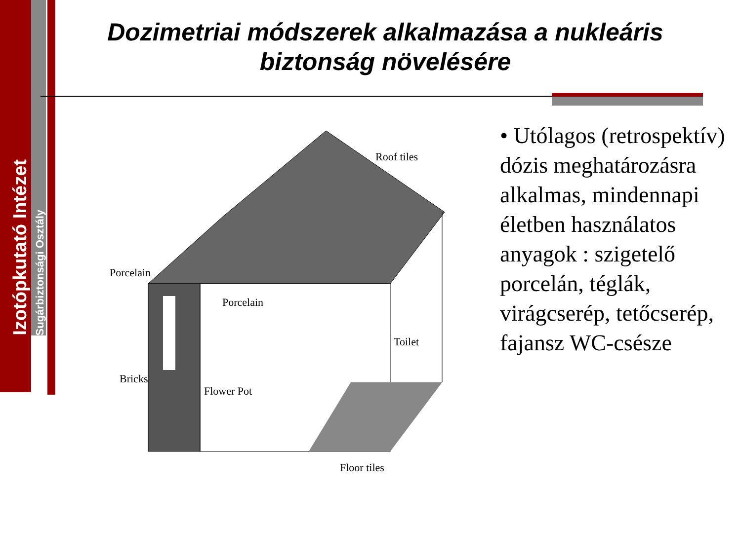Izotópkutató Intézet Sugárbiztonsági Osztály
Dozimetriai módszerek alkalmazása a nukleáris biztonság növelésére
Roof tiles
Porcelain
Porcelain
Bricks
Flower Pot
Toilet
Floor tiles
• Utólagos (retrospektív) dózis meghatározásra alkalmas, mindennapi életben használatos anyagok : szigetelő porcelán, téglák, virágcserép, tetőcserép, fajansz WC-csésze